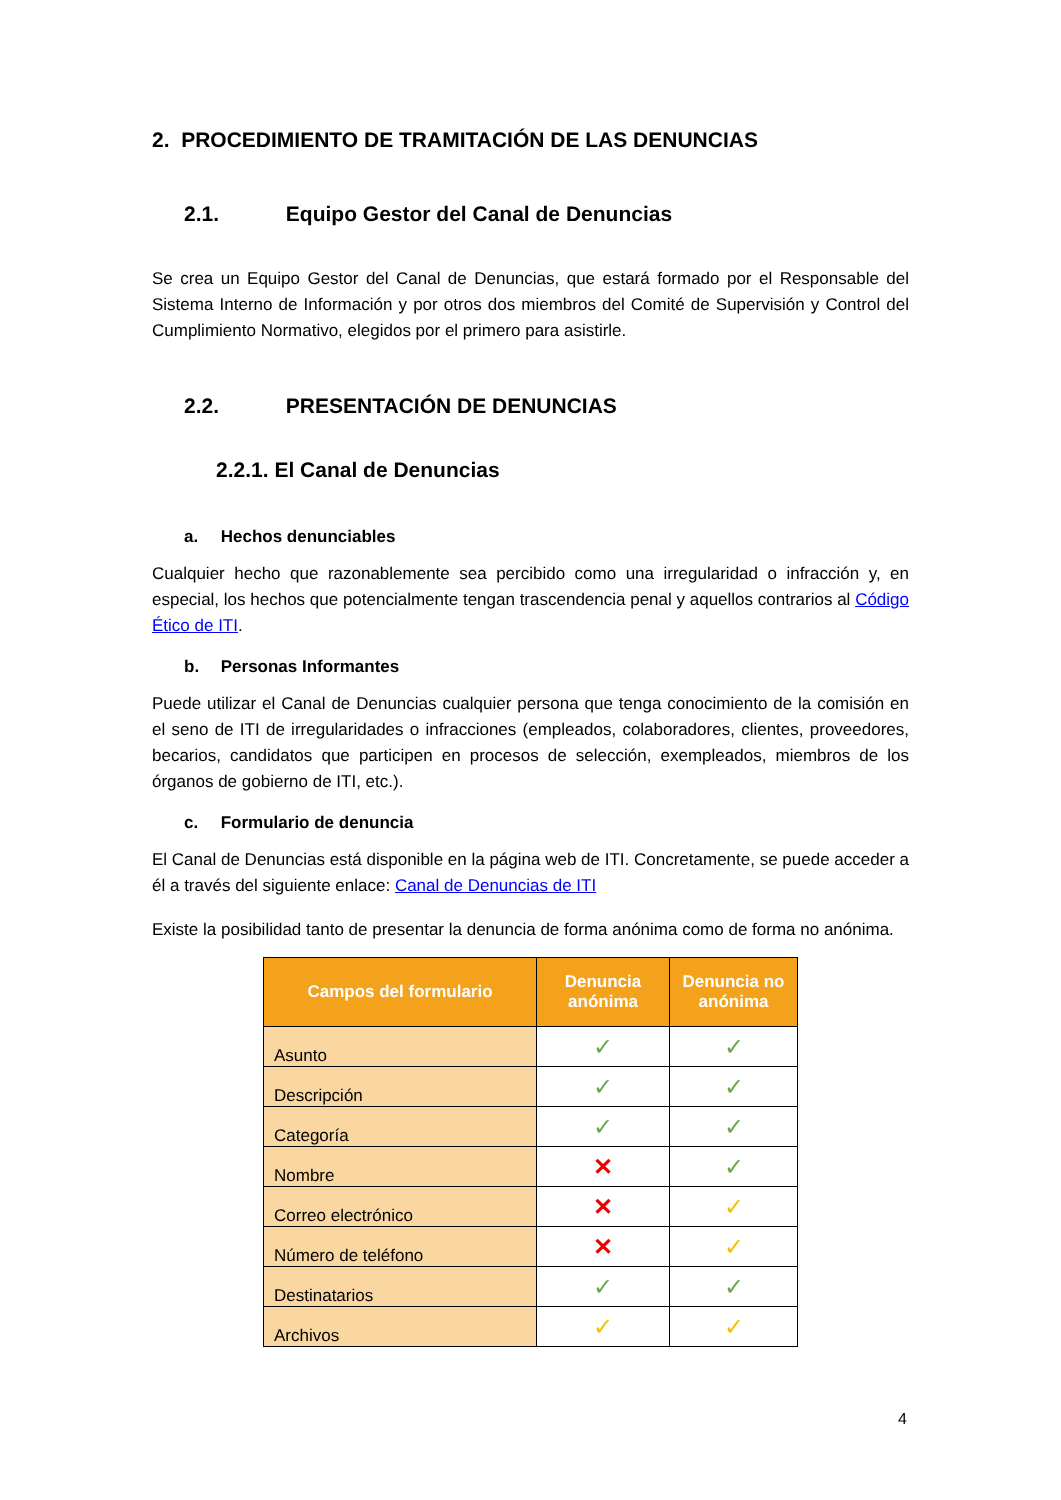2. PROCEDIMIENTO DE TRAMITACIÓN DE LAS DENUNCIAS
2.1. Equipo Gestor del Canal de Denuncias
Se crea un Equipo Gestor del Canal de Denuncias, que estará formado por el Responsable del Sistema Interno de Información y por otros dos miembros del Comité de Supervisión y Control del Cumplimiento Normativo, elegidos por el primero para asistirle.
2.2. PRESENTACIÓN DE DENUNCIAS
2.2.1. El Canal de Denuncias
a. Hechos denunciables
Cualquier hecho que razonablemente sea percibido como una irregularidad o infracción y, en especial, los hechos que potencialmente tengan trascendencia penal y aquellos contrarios al Código Ético de ITI.
b. Personas Informantes
Puede utilizar el Canal de Denuncias cualquier persona que tenga conocimiento de la comisión en el seno de ITI de irregularidades o infracciones (empleados, colaboradores, clientes, proveedores, becarios, candidatos que participen en procesos de selección, exempleados, miembros de los órganos de gobierno de ITI, etc.).
c. Formulario de denuncia
El Canal de Denuncias está disponible en la página web de ITI. Concretamente, se puede acceder a él a través del siguiente enlace: Canal de Denuncias de ITI
Existe la posibilidad tanto de presentar la denuncia de forma anónima como de forma no anónima.
| Campos del formulario | Denuncia anónima | Denuncia no anónima |
| --- | --- | --- |
| Asunto | ✓ | ✓ |
| Descripción | ✓ | ✓ |
| Categoría | ✓ | ✓ |
| Nombre | ✕ | ✓ |
| Correo electrónico | ✕ | ✓ |
| Número de teléfono | ✕ | ✓ |
| Destinatarios | ✓ | ✓ |
| Archivos | ✓ | ✓ |
4